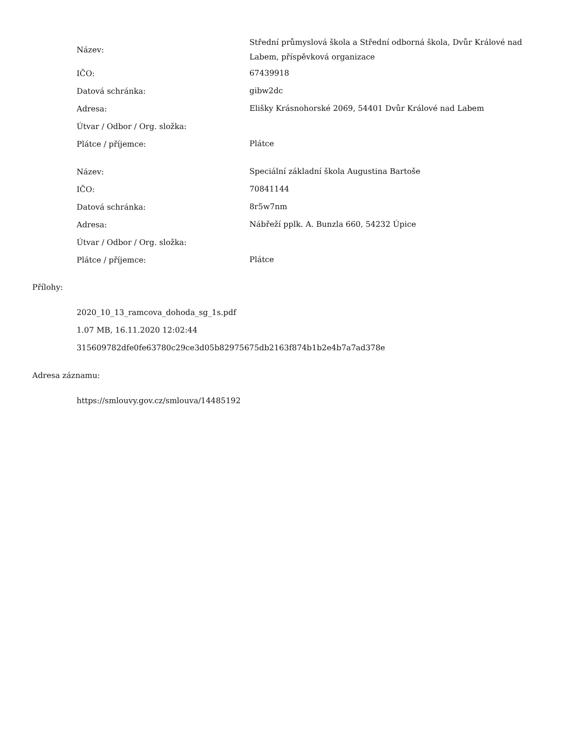| Název: | Střední průmyslová škola a Střední odborná škola, Dvůr Králové nad Labem, příspěvková organizace |
| IČO: | 67439918 |
| Datová schránka: | gibw2dc |
| Adresa: | Elišky Krásnohorské 2069, 54401 Dvůr Králové nad Labem |
| Útvar / Odbor / Org. složka: | |
| Plátce / příjemce: | Plátce |
| Název: | Speciální základní škola Augustina Bartoše |
| IČO: | 70841144 |
| Datová schránka: | 8r5w7nm |
| Adresa: | Nábřeží pplk. A. Bunzla 660, 54232 Úpice |
| Útvar / Odbor / Org. složka: | |
| Plátce / příjemce: | Plátce |
Přílohy:
2020_10_13_ramcova_dohoda_sg_1s.pdf
1.07 MB, 16.11.2020 12:02:44
315609782dfe0fe63780c29ce3d05b82975675db2163f874b1b2e4b7a7ad378e
Adresa záznamu:
https://smlouvy.gov.cz/smlouva/14485192